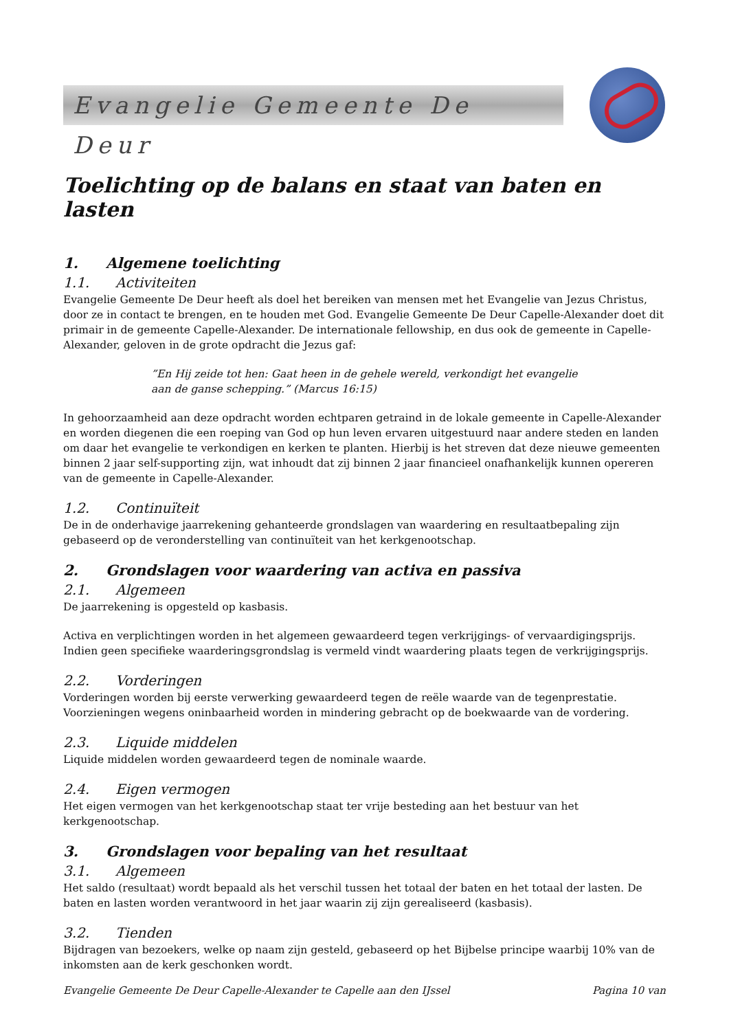Evangelie Gemeente De Deur
Toelichting op de balans en staat van baten en lasten
1. Algemene toelichting
1.1. Activiteiten
Evangelie Gemeente De Deur heeft als doel het bereiken van mensen met het Evangelie van Jezus Christus, door ze in contact te brengen, en te houden met God. Evangelie Gemeente De Deur Capelle-Alexander doet dit primair in de gemeente Capelle-Alexander. De internationale fellowship, en dus ook de gemeente in Capelle-Alexander, geloven in de grote opdracht die Jezus gaf:
”En Hij zeide tot hen: Gaat heen in de gehele wereld, verkondigt het evangelie
aan de ganse schepping.” (Marcus 16:15)
In gehoorzaamheid aan deze opdracht worden echtparen getraind in de lokale gemeente in Capelle-Alexander en worden diegenen die een roeping van God op hun leven ervaren uitgestuurd naar andere steden en landen om daar het evangelie te verkondigen en kerken te planten. Hierbij is het streven dat deze nieuwe gemeenten binnen 2 jaar self-supporting zijn, wat inhoudt dat zij binnen 2 jaar financieel onafhankelijk kunnen opereren van de gemeente in Capelle-Alexander.
1.2. Continuïteit
De in de onderhavige jaarrekening gehanteerde grondslagen van waardering en resultaatbepaling zijn gebaseerd op de veronderstelling van continuïteit van het kerkgenootschap.
2. Grondslagen voor waardering van activa en passiva
2.1. Algemeen
De jaarrekening is opgesteld op kasbasis.
Activa en verplichtingen worden in het algemeen gewaardeerd tegen verkrijgings- of vervaardigingsprijs. Indien geen specifieke waarderingsgrondslag is vermeld vindt waardering plaats tegen de verkrijgingsprijs.
2.2. Vorderingen
Vorderingen worden bij eerste verwerking gewaardeerd tegen de reële waarde van de tegenprestatie. Voorzieningen wegens oninbaarheid worden in mindering gebracht op de boekwaarde van de vordering.
2.3. Liquide middelen
Liquide middelen worden gewaardeerd tegen de nominale waarde.
2.4. Eigen vermogen
Het eigen vermogen van het kerkgenootschap staat ter vrije besteding aan het bestuur van het kerkgenootschap.
3. Grondslagen voor bepaling van het resultaat
3.1. Algemeen
Het saldo (resultaat) wordt bepaald als het verschil tussen het totaal der baten en het totaal der lasten. De baten en lasten worden verantwoord in het jaar waarin zij zijn gerealiseerd (kasbasis).
3.2. Tienden
Bijdragen van bezoekers, welke op naam zijn gesteld, gebaseerd op het Bijbelse principe waarbij 10% van de inkomsten aan de kerk geschonken wordt.
Evangelie Gemeente De Deur Capelle-Alexander te Capelle aan den IJssel Pagina 10 van